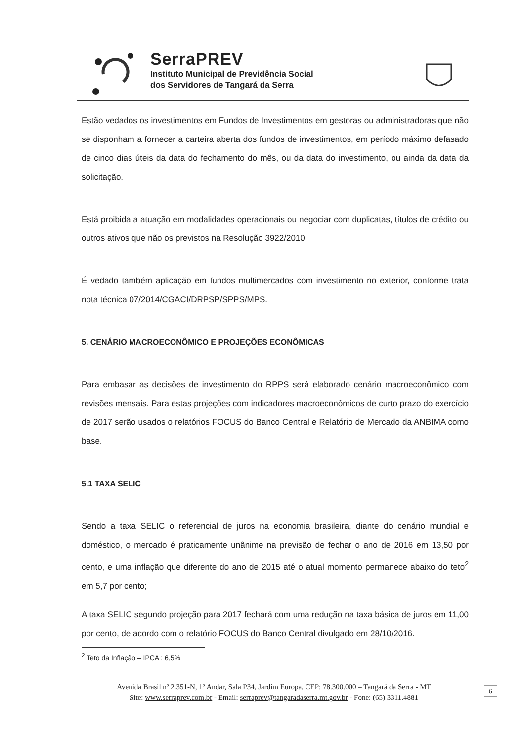SerraPREV
Instituto Municipal de Previdência Social
dos Servidores de Tangará da Serra
Estão vedados os investimentos em Fundos de Investimentos em gestoras ou administradoras que não se disponham a fornecer a carteira aberta dos fundos de investimentos, em período máximo defasado de cinco dias úteis da data do fechamento do mês, ou da data do investimento, ou ainda da data da solicitação.
Está proibida a atuação em modalidades operacionais ou negociar com duplicatas, títulos de crédito ou outros ativos que não os previstos na Resolução 3922/2010.
É vedado também aplicação em fundos multimercados com investimento no exterior, conforme trata nota técnica 07/2014/CGACI/DRPSP/SPPS/MPS.
5. CENÁRIO MACROECONÔMICO E PROJEÇÕES ECONÔMICAS
Para embasar as decisões de investimento do RPPS será elaborado cenário macroeconômico com revisões mensais. Para estas projeções com indicadores macroeconômicos de curto prazo do exercício de 2017 serão usados o relatórios FOCUS do Banco Central e Relatório de Mercado da ANBIMA como base.
5.1 TAXA SELIC
Sendo a taxa SELIC o referencial de juros na economia brasileira, diante do cenário mundial e doméstico, o mercado é praticamente unânime na previsão de fechar o ano de 2016 em 13,50 por cento, e uma inflação que diferente do ano de 2015 até o atual momento permanece abaixo do teto<sup>2</sup> em 5,7 por cento;
A taxa SELIC segundo projeção para 2017 fechará com uma redução na taxa básica de juros em 11,00 por cento, de acordo com o relatório FOCUS do Banco Central divulgado em 28/10/2016.
<sup>2</sup> Teto da Inflação – IPCA : 6,5%
Avenida Brasil nº 2.351-N, 1º Andar, Sala P34, Jardim Europa, CEP: 78.300.000 – Tangará da Serra - MT
Site: www.serraprev.com.br - Email: serraprev@tangaradaserra.mt.gov.br - Fone: (65) 3311.4881
6